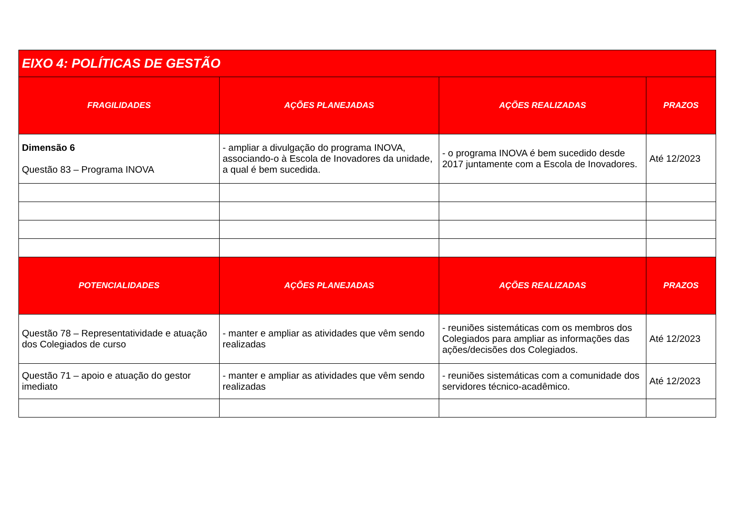| EIXO 4: POLÍTICAS DE GESTÃO | | | |
| --- | --- | --- | --- |
| FRAGILIDADES | AÇÕES PLANEJADAS | AÇÕES REALIZADAS | PRAZOS |
| Dimensão 6 Questão 83 – Programa INOVA | - ampliar a divulgação do programa INOVA, associando-o à Escola de Inovadores da unidade, a qual é bem sucedida. | - o programa INOVA é bem sucedido desde 2017 juntamente com a Escola de Inovadores. | Até 12/2023 |
| POTENCIALIDADES | AÇÕES PLANEJADAS | AÇÕES REALIZADAS | PRAZOS |
| Questão 78 – Representatividade e atuação dos Colegiados de curso | - manter e ampliar as atividades que vêm sendo realizadas | - reuniões sistemáticas com os membros dos Colegiados para ampliar as informações das ações/decisões dos Colegiados. | Até 12/2023 |
| Questão 71 – apoio e atuação do gestor imediato | - manter e ampliar as atividades que vêm sendo realizadas | - reuniões sistemáticas com a comunidade dos servidores técnico-acadêmico. | Até 12/2023 |